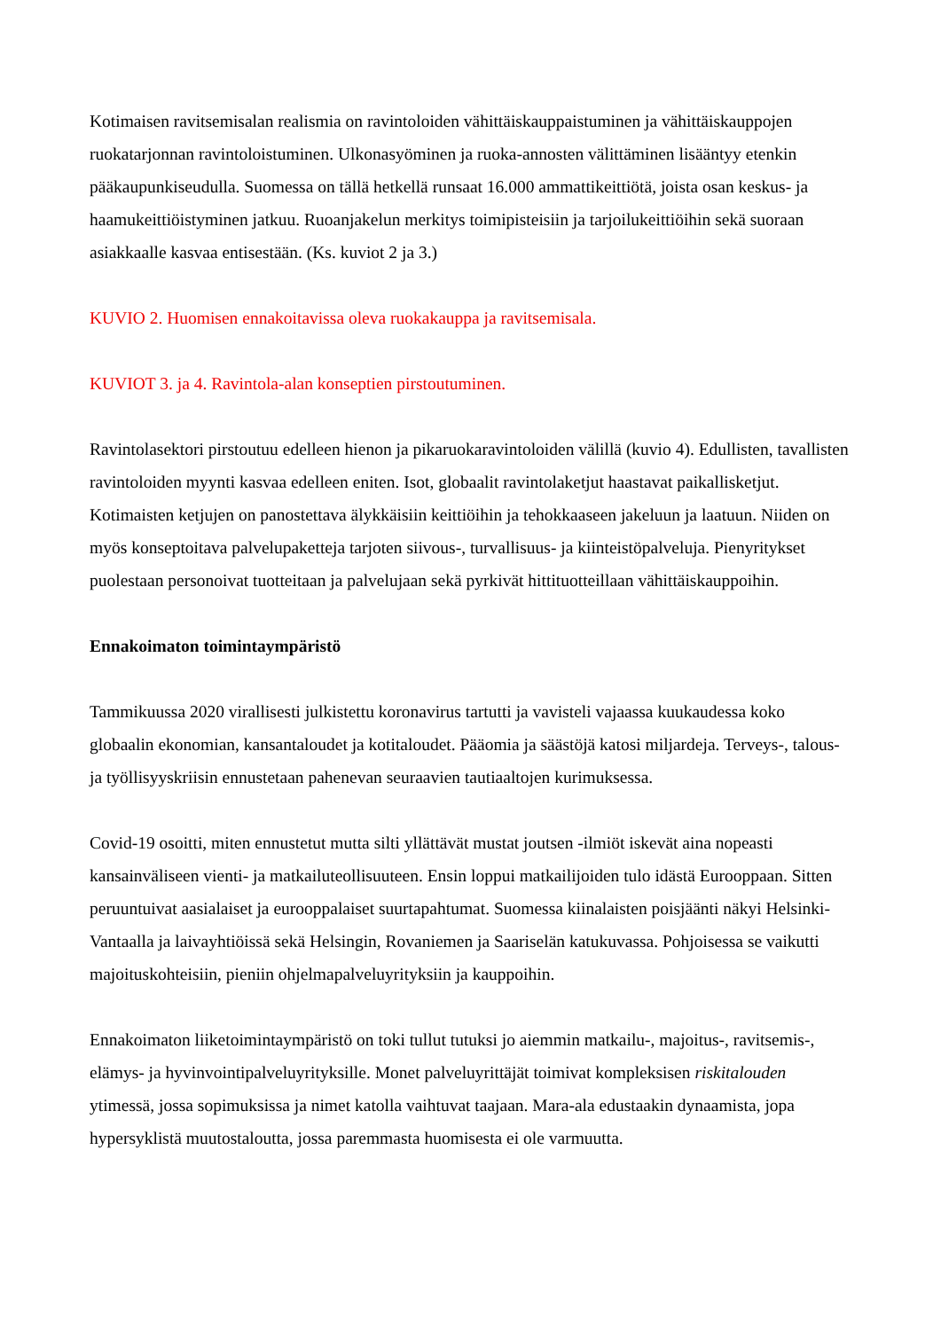Kotimaisen ravitsemisalan realismia on ravintoloiden vähittäiskauppaistuminen ja vähittäiskauppojen ruokatarjonnan ravintoloistuminen. Ulkonasyöminen ja ruoka-annosten välittäminen lisääntyy etenkin pääkaupunkiseudulla. Suomessa on tällä hetkellä runsaat 16.000 ammattikeittiötä, joista osan keskus- ja haamukeittiöistyminen jatkuu. Ruoanjakelun merkitys toimipisteisiin ja tarjoilukeittiöihin sekä suoraan asiakkaalle kasvaa entisestään. (Ks. kuviot 2 ja 3.)
KUVIO 2. Huomisen ennakoitavissa oleva ruokakauppa ja ravitsemisala.
KUVIOT 3. ja 4. Ravintola-alan konseptien pirstoutuminen.
Ravintolasektori pirstoutuu edelleen hienon ja pikaruokaravintoloiden välillä (kuvio 4). Edullisten, tavallisten ravintoloiden myynti kasvaa edelleen eniten. Isot, globaalit ravintolaketjut haastavat paikallisketjut. Kotimaisten ketjujen on panostettava älykkäisiin keittiöihin ja tehokkaaseen jakeluun ja laatuun. Niiden on myös konseptoitava palvelupaketteja tarjoten siivous-, turvallisuus- ja kiinteistöpalveluja. Pienyritykset puolestaan personoivat tuotteitaan ja palvelujaan sekä pyrkivät hittituotteillaan vähittäiskauppoihin.
Ennakoimaton toimintaympäristö
Tammikuussa 2020 virallisesti julkistettu koronavirus tartutti ja vavisteli vajaassa kuukaudessa koko globaalin ekonomian, kansantaloudet ja kotitaloudet. Pääomia ja säästöjä katosi miljardeja. Terveys-, talous- ja työllisyyskriisin ennustetaan pahenevan seuraavien tautiaaltojen kurimuksessa.
Covid-19 osoitti, miten ennustetut mutta silti yllättävät mustat joutsen -ilmiöt iskevät aina nopeasti kansainväliseen vienti- ja matkailuteollisuuteen. Ensin loppui matkailijoiden tulo idästä Eurooppaan. Sitten peruuntuivat aasialaiset ja eurooppalaiset suurtapahtumat. Suomessa kiinalaisten poisjäänti näkyi Helsinki-Vantaalla ja laivayhtiöissä sekä Helsingin, Rovaniemen ja Saariselän katukuvassa. Pohjoisessa se vaikutti majoituskohteisiin, pieniin ohjelmapalveluyrityksiin ja kauppoihin.
Ennakoimaton liiketoimintaympäristö on toki tullut tutuksi jo aiemmin matkailu-, majoitus-, ravitsemis-, elämys- ja hyvinvointipalveluyrityksille. Monet palveluyrittäjät toimivat kompleksisen riskitalouden ytimessä, jossa sopimuksissa ja nimet katolla vaihtuvat taajaan. Mara-ala edustaakin dynaamista, jopa hypersyklistä muutostaloutta, jossa paremmasta huomisesta ei ole varmuutta.